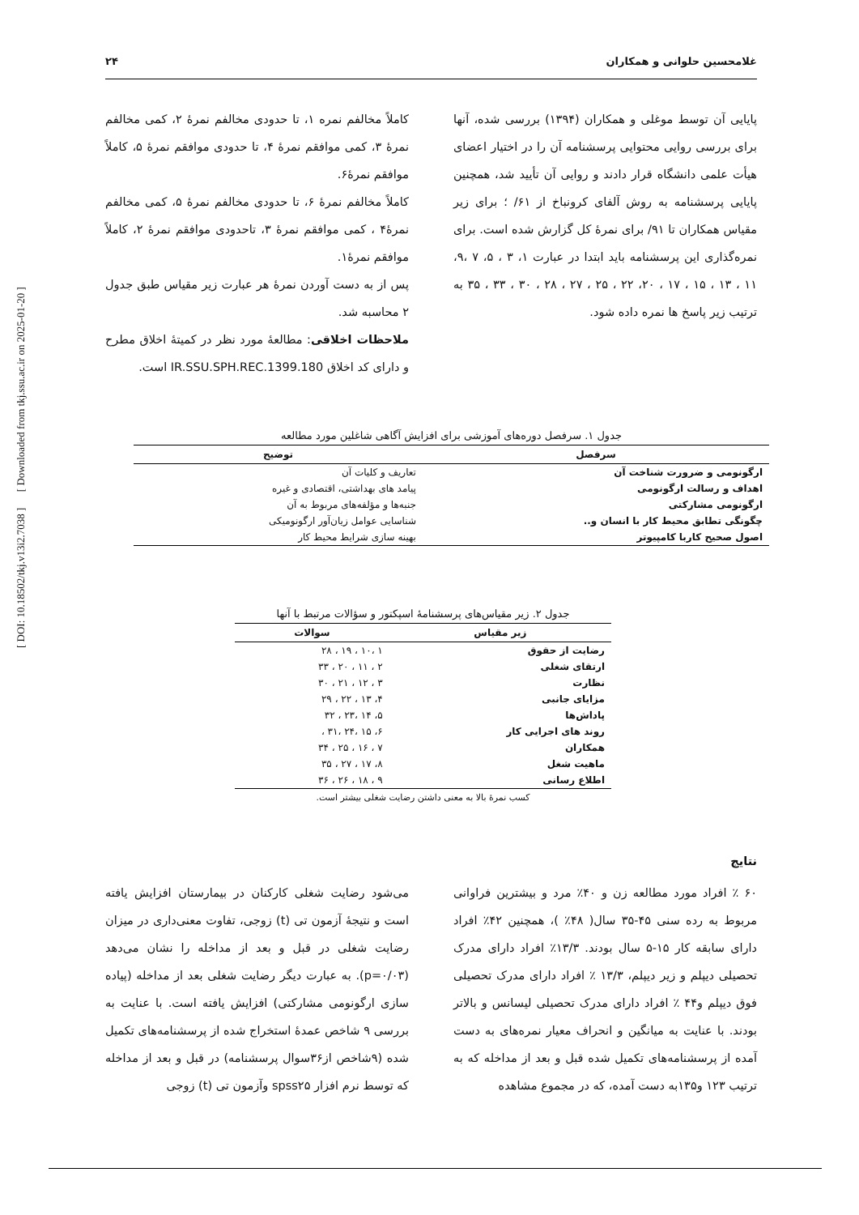غلامحسین حلوانی و همکاران ۲۴
[ DOI: 10.18502/tkj.v13i2.7038 ] [ Downloaded from tkj.ssu.ac.ir on 2025-01-20 ]
پایایی آن توسط موغلی و همکاران (۱۳۹۴) بررسی شده، آنها برای بررسی روایی محتوایی پرسشنامه آن را در اختیار اعضای هیأت علمی دانشگاه قرار دادند و روایی آن تأیید شد، همچنین پایایی پرسشنامه به روش آلفای کرونباخ از ۶۱/ ؛ برای زیر مقیاس همکاران تا ۹۱/ برای نمرۀ کل گزارش شده است. برای نمره‌گذاری این پرسشنامه باید ابتدا در عبارت ۱، ۳ ، ۵، ۷ ،۹، ۱۱ ، ۱۳ ، ۱۵ ، ۱۷ ، ۲۰، ۲۲ ، ۲۵ ، ۲۷ ، ۲۸ ، ۳۰ ، ۳۳ ، ۳۵ به ترتیب زیر پاسخ ها نمره داده شود.
کاملاً مخالفم نمره ۱، تا حدودی مخالفم نمرۀ ۲، کمی مخالفم نمرۀ ۳، کمی موافقم نمرۀ ۴، تا حدودی موافقم نمرۀ ۵، کاملاً موافقم نمرۀ۶.
کاملاً مخالفم نمرۀ ۶، تا حدودی مخالفم نمرۀ ۵، کمی مخالفم نمرۀ۴ ، کمی موافقم نمرۀ ۳، تاحدودی موافقم نمرۀ ۲، کاملاً موافقم نمرۀ۱.
پس از به دست آوردن نمرۀ هر عبارت زیر مقیاس طبق جدول ۲ محاسبه شد.
ملاحظات اخلاقی: مطالعۀ مورد نظر در کمیتۀ اخلاق مطرح و دارای کد اخلاق IR.SSU.SPH.REC.1399.180 است.
جدول ۱. سرفصل دوره‌های آموزشی برای افزایش آگاهی شاغلین مورد مطالعه
| سرفصل | توضیح |
| --- | --- |
| ارگونومی و ضرورت شناخت آن | تعاریف و کلیات آن |
| اهداف و رسالت ارگونومی | پیامد های بهداشتی، اقتصادی و غیره |
| ارگونومی مشارکتی | جنبه‌ها و مؤلفه‌های مربوط به آن |
| چگونگی تطابق محیط کار با انسان و.. | شناسایی عوامل زیان‌آور ارگونومیکی |
| اصول صحیح کاربا کامپیوتر | بهینه سازی شرایط محیط کار |
جدول ۲. زیر مقیاس‌های پرسشنامۀ اسپکتور و سؤالات مرتبط با آنها
| زیر مقیاس | سوالات |
| --- | --- |
| رضایت از حقوق | ۱ ،۱۰ ، ۱۹ ، ۲۸ |
| ارتقای شغلی | ۲ ، ۱۱ ، ۲۰ ، ۳۳ |
| نظارت | ۳ ، ۱۲ ، ۲۱ ، ۳۰ |
| مزایای جانبی | ۴، ۱۳ ، ۲۲ ، ۲۹ |
| پاداش‌ها | ۵، ۱۴ ،۲۳ ، ۳۲ |
| روند های اجرایی کار | ۶، ۱۵ ،۲۴ ،۳۱ ، |
| همکاران | ۷ ، ۱۶ ، ۲۵ ، ۳۴ |
| ماهیت شغل | ۸، ۱۷ ، ۲۷ ، ۳۵ |
| اطلاع رسانی | ۹ ، ۱۸ ، ۲۶ ، ۳۶ |
کسب نمرۀ بالا به معنی داشتن رضایت شغلی بیشتر است.
نتایج
۶۰ ٪ افراد مورد مطالعه زن و ۴۰٪ مرد و بیشترین فراوانی مربوط به رده سنی ۴۵-۳۵ سال( ۴۸٪ )، همچنین ۴۲٪ افراد دارای سابقه کار ۱۵-۵ سال بودند. ۱۳/۳٪ افراد دارای مدرک تحصیلی دیپلم و زیر دیپلم، ۱۳/۳ ٪ افراد دارای مدرک تحصیلی فوق دیپلم و۴۴ ٪ افراد دارای مدرک تحصیلی لیسانس و بالاتر بودند. با عنایت به میانگین و انحراف معیار نمره‌های به دست آمده از پرسشنامه‌های تکمیل شده قبل و بعد از مداخله که به ترتیب ۱۲۳ و۱۳۵به دست آمده، که در مجموع مشاهده
می‌شود رضایت شغلی کارکنان در بیمارستان افزایش یافته است و نتیجۀ آزمون تی (t) زوجی، تفاوت معنی‌داری در میزان رضایت شغلی در قبل و بعد از مداخله را نشان می‌دهد (p=۰/۰۳). به عبارت دیگر رضایت شغلی بعد از مداخله (پیاده سازی ارگونومی مشارکتی) افزایش یافته است. با عنایت به بررسی ۹ شاخص عمدۀ استخراج شده از پرسشنامه‌های تکمیل شده (۹شاخص از۳۶سوال پرسشنامه) در قبل و بعد از مداخله که توسط نرم افزار spss۲۵ وآزمون تی (t) زوجی